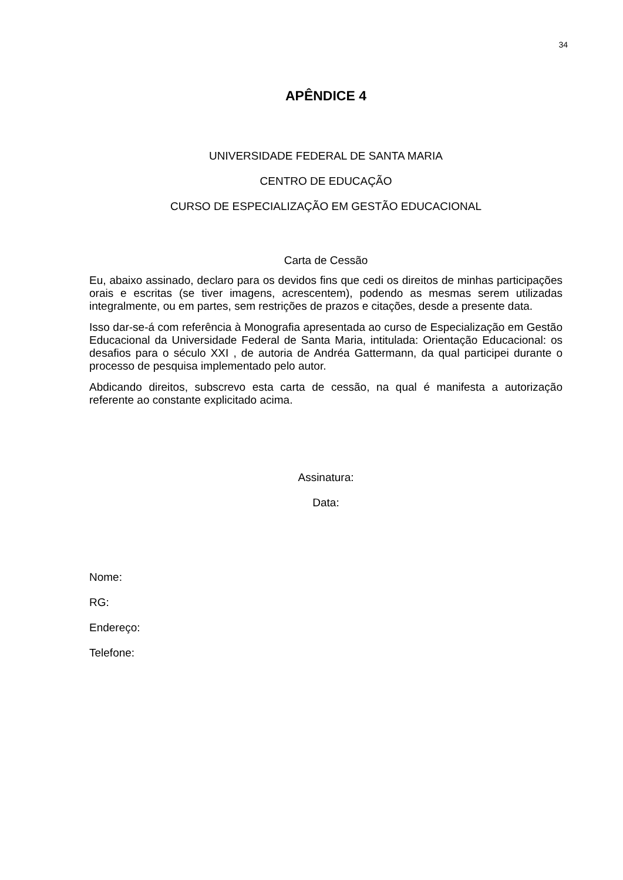34
APÊNDICE 4
UNIVERSIDADE FEDERAL DE SANTA MARIA
CENTRO DE EDUCAÇÃO
CURSO DE ESPECIALIZAÇÃO EM GESTÃO EDUCACIONAL
Carta de Cessão
Eu, abaixo assinado, declaro para os devidos fins que cedi os direitos de minhas participações orais e escritas (se tiver imagens, acrescentem), podendo as mesmas serem utilizadas integralmente, ou em partes, sem restrições de prazos e citações, desde a presente data.
Isso dar-se-á com referência à Monografia apresentada ao curso de Especialização em Gestão Educacional da Universidade Federal de Santa Maria, intitulada: Orientação Educacional: os desafios para o século XXI , de autoria de Andréa Gattermann, da qual participei durante o processo de pesquisa implementado pelo autor.
Abdicando direitos, subscrevo esta carta de cessão, na qual é manifesta a autorização referente ao constante explicitado acima.
Assinatura:
Data:
Nome:
RG:
Endereço:
Telefone: